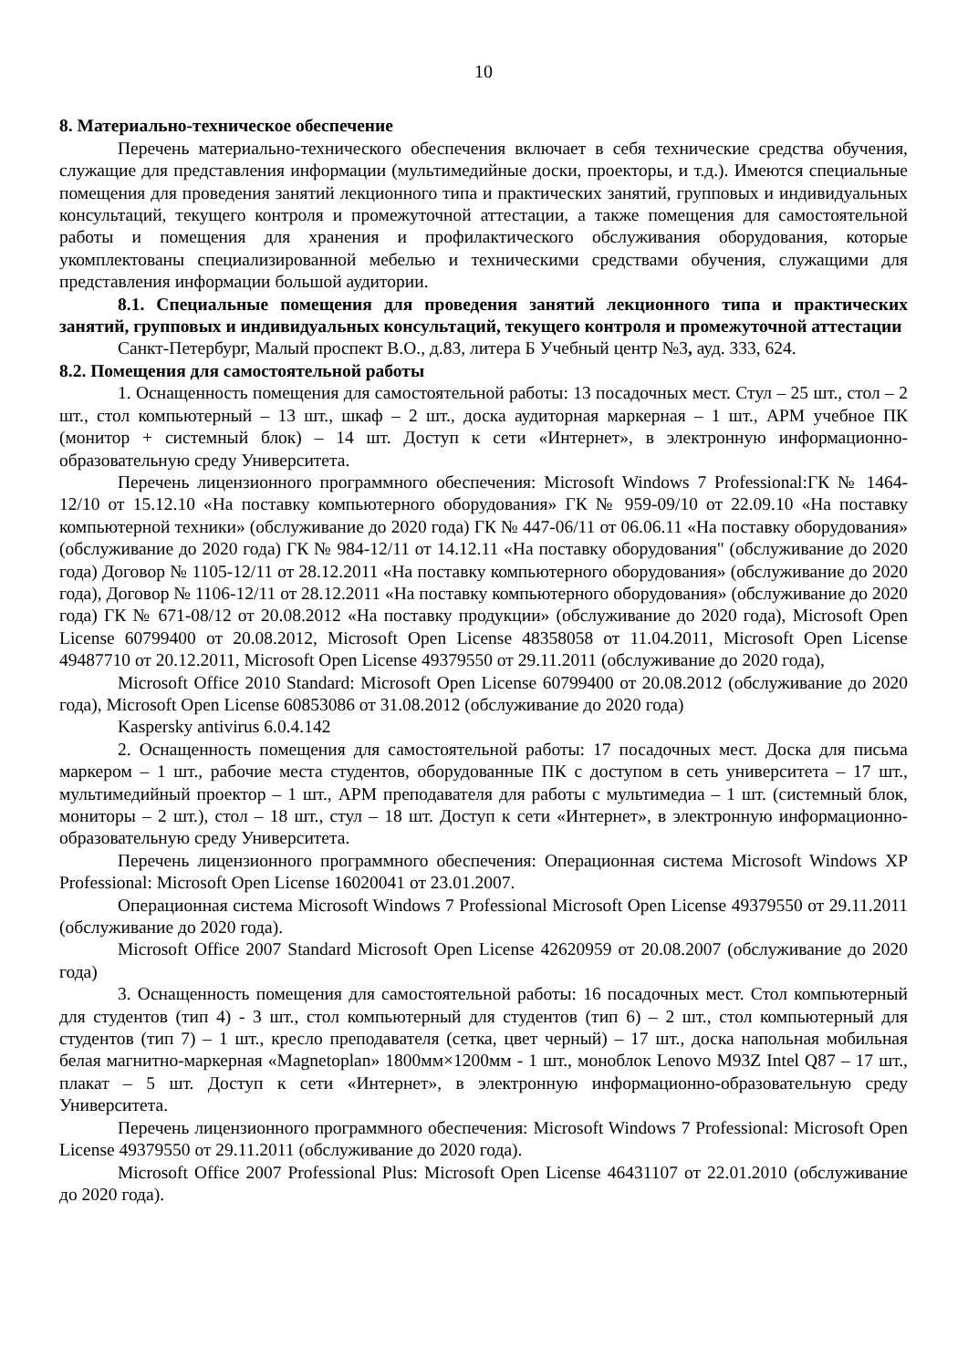10
8. Материально-техническое обеспечение
Перечень материально-технического обеспечения включает в себя технические средства обучения, служащие для представления информации (мультимедийные доски, проекторы, и т.д.). Имеются специальные помещения для проведения занятий лекционного типа и практических занятий, групповых и индивидуальных консультаций, текущего контроля и промежуточной аттестации, а также помещения для самостоятельной работы и помещения для хранения и профилактического обслуживания оборудования, которые укомплектованы специализированной мебелью и техническими средствами обучения, служащими для представления информации большой аудитории.
8.1. Специальные помещения для проведения занятий лекционного типа и практических занятий, групповых и индивидуальных консультаций, текущего контроля и промежуточной аттестации
Санкт-Петербург, Малый проспект В.О., д.83, литера Б Учебный центр №3, ауд. 333, 624.
8.2. Помещения для самостоятельной работы
1. Оснащенность помещения для самостоятельной работы: 13 посадочных мест. Стул – 25 шт., стол – 2 шт., стол компьютерный – 13 шт., шкаф – 2 шт., доска аудиторная маркерная – 1 шт., АРМ учебное ПК (монитор + системный блок) – 14 шт. Доступ к сети «Интернет», в электронную информационно-образовательную среду Университета.
Перечень лицензионного программного обеспечения: Microsoft Windows 7 Professional:ГК № 1464-12/10 от 15.12.10 «На поставку компьютерного оборудования» ГК № 959-09/10 от 22.09.10 «На поставку компьютерной техники» (обслуживание до 2020 года) ГК № 447-06/11 от 06.06.11 «На поставку оборудования» (обслуживание до 2020 года) ГК № 984-12/11 от 14.12.11 «На поставку оборудования" (обслуживание до 2020 года) Договор № 1105-12/11 от 28.12.2011 «На поставку компьютерного оборудования» (обслуживание до 2020 года), Договор № 1106-12/11 от 28.12.2011 «На поставку компьютерного оборудования» (обслуживание до 2020 года) ГК № 671-08/12 от 20.08.2012 «На поставку продукции» (обслуживание до 2020 года), Microsoft Open License 60799400 от 20.08.2012, Microsoft Open License 48358058 от 11.04.2011, Microsoft Open License 49487710 от 20.12.2011, Microsoft Open License 49379550 от 29.11.2011 (обслуживание до 2020 года),
Microsoft Office 2010 Standard: Microsoft Open License 60799400 от 20.08.2012 (обслуживание до 2020 года), Microsoft Open License 60853086 от 31.08.2012 (обслуживание до 2020 года)
Kaspersky antivirus 6.0.4.142
2. Оснащенность помещения для самостоятельной работы: 17 посадочных мест. Доска для письма маркером – 1 шт., рабочие места студентов, оборудованные ПК с доступом в сеть университета – 17 шт., мультимедийный проектор – 1 шт., АРМ преподавателя для работы с мультимедиа – 1 шт. (системный блок, мониторы – 2 шт.), стол – 18 шт., стул – 18 шт. Доступ к сети «Интернет», в электронную информационно-образовательную среду Университета.
Перечень лицензионного программного обеспечения: Операционная система Microsoft Windows XP Professional: Microsoft Open License 16020041 от 23.01.2007.
Операционная система Microsoft Windows 7 Professional Microsoft Open License 49379550 от 29.11.2011 (обслуживание до 2020 года).
Microsoft Office 2007 Standard Microsoft Open License 42620959 от 20.08.2007 (обслуживание до 2020 года)
3. Оснащенность помещения для самостоятельной работы: 16 посадочных мест. Стол компьютерный для студентов (тип 4) - 3 шт., стол компьютерный для студентов (тип 6) – 2 шт., стол компьютерный для студентов (тип 7) – 1 шт., кресло преподавателя (сетка, цвет черный) – 17 шт., доска напольная мобильная белая магнитно-маркерная «Magnetoplan» 1800мм×1200мм - 1 шт., моноблок Lenovo M93Z Intel Q87 – 17 шт., плакат – 5 шт. Доступ к сети «Интернет», в электронную информационно-образовательную среду Университета.
Перечень лицензионного программного обеспечения: Microsoft Windows 7 Professional: Microsoft Open License 49379550 от 29.11.2011 (обслуживание до 2020 года).
Microsoft Office 2007 Professional Plus: Microsoft Open License 46431107 от 22.01.2010 (обслуживание до 2020 года).